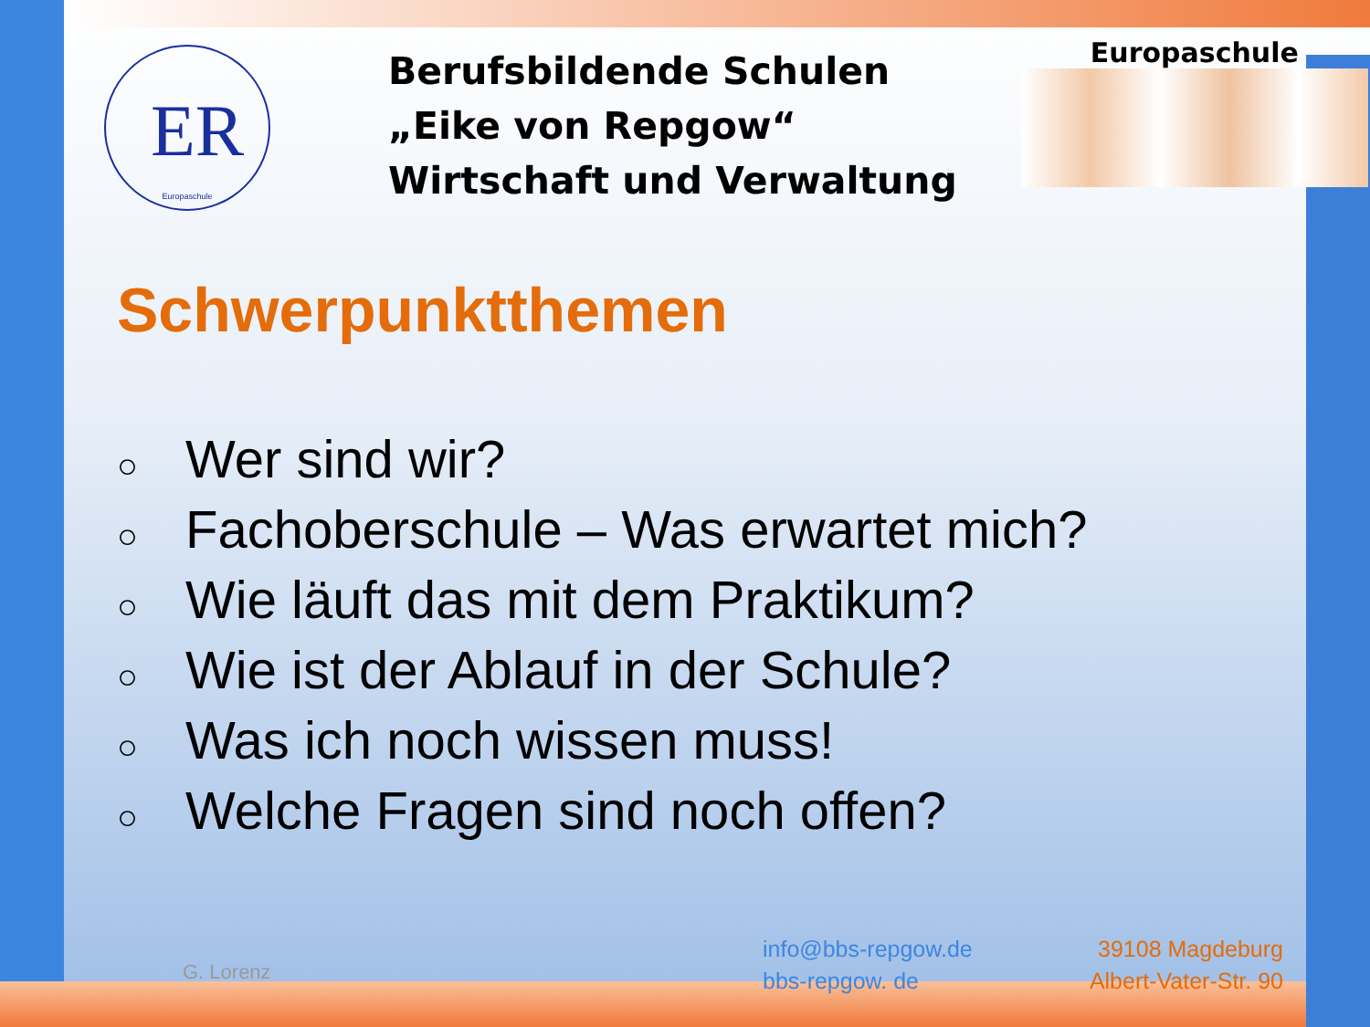ER
Europaschule
Berufsbildende Schulen
„Eike von Repgow“
Wirtschaft und Verwaltung
Europaschule
Schwerpunktthemen
○ Wer sind wir?
○ Fachoberschule – Was erwartet mich?
○ Wie läuft das mit dem Praktikum?
○ Wie ist der Ablauf in der Schule?
○ Was ich noch wissen muss!
○ Welche Fragen sind noch offen?
G. Lorenz
info@bbs-repgow.de
bbs-repgow. de
39108 Magdeburg
Albert-Vater-Str. 90